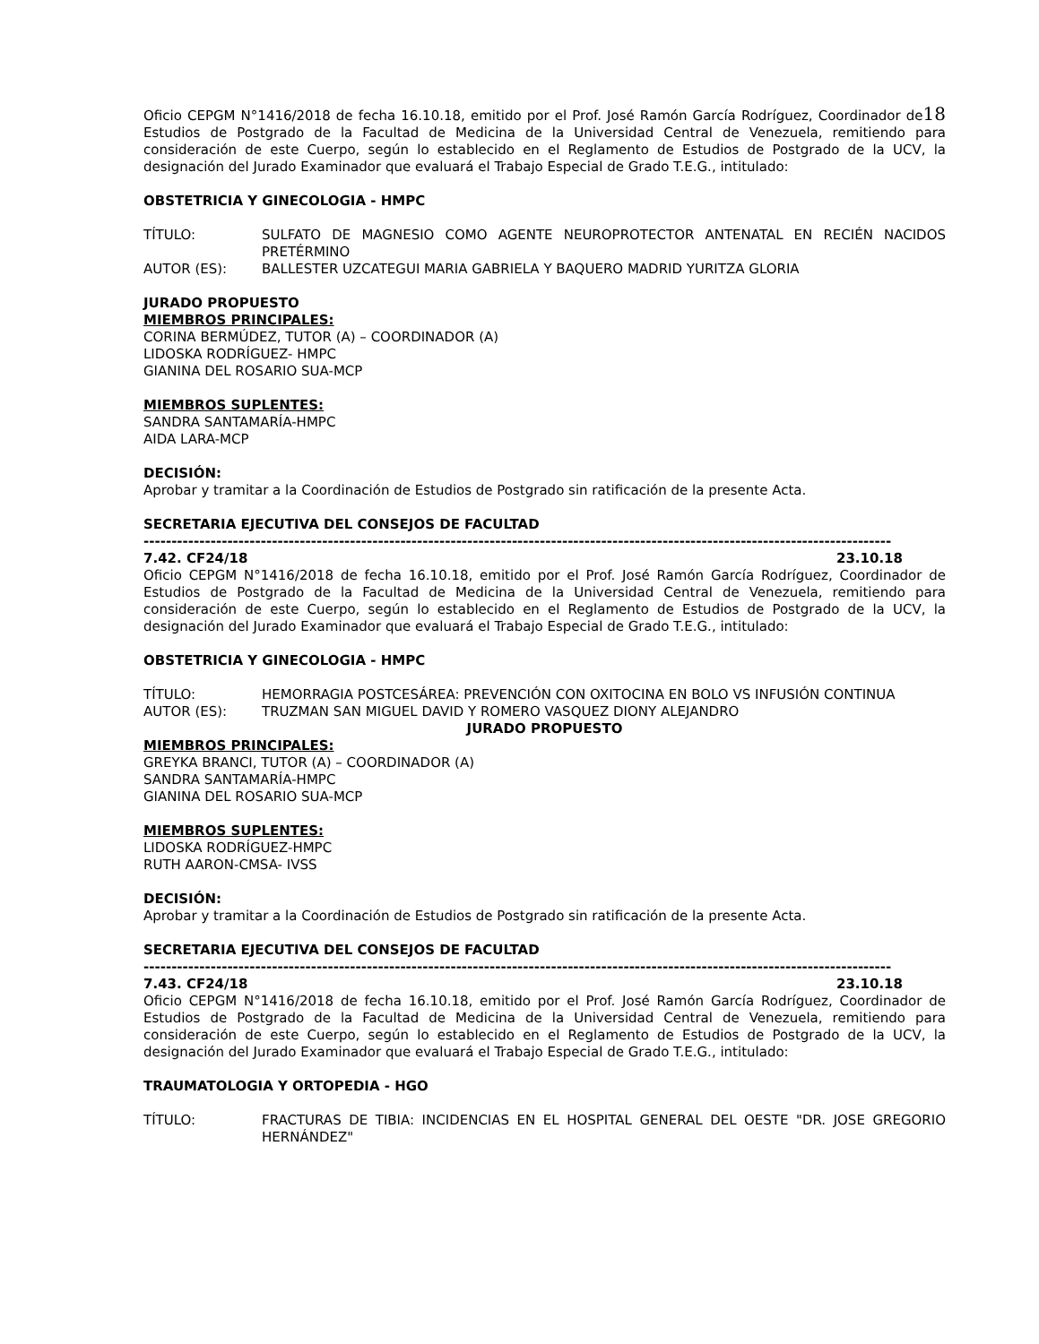Oficio CEPGM N°1416/2018 de fecha 16.10.18, emitido por el Prof. José Ramón García Rodríguez, Coordinador de18 Estudios de Postgrado de la Facultad de Medicina de la Universidad Central de Venezuela, remitiendo para consideración de este Cuerpo, según lo establecido en el Reglamento de Estudios de Postgrado de la UCV, la designación del Jurado Examinador que evaluará el Trabajo Especial de Grado T.E.G., intitulado:
OBSTETRICIA Y GINECOLOGIA - HMPC
TÍTULO: SULFATO DE MAGNESIO COMO AGENTE NEUROPROTECTOR ANTENATAL EN RECIÉN NACIDOS PRETÉRMINO
AUTOR (ES): BALLESTER UZCATEGUI MARIA GABRIELA Y BAQUERO MADRID YURITZA GLORIA
JURADO PROPUESTO
MIEMBROS PRINCIPALES:
CORINA BERMÚDEZ, TUTOR (A) – COORDINADOR (A)
LIDOSKA RODRÍGUEZ- HMPC
GIANINA DEL ROSARIO SUA-MCP
MIEMBROS SUPLENTES:
SANDRA SANTAMARÍA-HMPC
AIDA LARA-MCP
DECISIÓN:
Aprobar y tramitar a la Coordinación de Estudios de Postgrado sin ratificación de la presente Acta.
SECRETARIA EJECUTIVA DEL CONSEJOS DE FACULTAD
--------------------------------------------------------------------------------------------------------------------------------------
7.42. CF24/18 23.10.18
Oficio CEPGM N°1416/2018 de fecha 16.10.18, emitido por el Prof. José Ramón García Rodríguez, Coordinador de Estudios de Postgrado de la Facultad de Medicina de la Universidad Central de Venezuela, remitiendo para consideración de este Cuerpo, según lo establecido en el Reglamento de Estudios de Postgrado de la UCV, la designación del Jurado Examinador que evaluará el Trabajo Especial de Grado T.E.G., intitulado:
OBSTETRICIA Y GINECOLOGIA - HMPC
TÍTULO: HEMORRAGIA POSTCESÁREA: PREVENCIÓN CON OXITOCINA EN BOLO VS INFUSIÓN CONTINUA
AUTOR (ES): TRUZMAN SAN MIGUEL DAVID Y ROMERO VASQUEZ DIONY ALEJANDRO
JURADO PROPUESTO
MIEMBROS PRINCIPALES:
GREYKA BRANCI, TUTOR (A) – COORDINADOR (A)
SANDRA SANTAMARÍA-HMPC
GIANINA DEL ROSARIO SUA-MCP
MIEMBROS SUPLENTES:
LIDOSKA RODRÍGUEZ-HMPC
RUTH AARON-CMSA- IVSS
DECISIÓN:
Aprobar y tramitar a la Coordinación de Estudios de Postgrado sin ratificación de la presente Acta.
SECRETARIA EJECUTIVA DEL CONSEJOS DE FACULTAD
--------------------------------------------------------------------------------------------------------------------------------------
7.43. CF24/18 23.10.18
Oficio CEPGM N°1416/2018 de fecha 16.10.18, emitido por el Prof. José Ramón García Rodríguez, Coordinador de Estudios de Postgrado de la Facultad de Medicina de la Universidad Central de Venezuela, remitiendo para consideración de este Cuerpo, según lo establecido en el Reglamento de Estudios de Postgrado de la UCV, la designación del Jurado Examinador que evaluará el Trabajo Especial de Grado T.E.G., intitulado:
TRAUMATOLOGIA Y ORTOPEDIA - HGO
TÍTULO: FRACTURAS DE TIBIA: INCIDENCIAS EN EL HOSPITAL GENERAL DEL OESTE "DR. JOSE GREGORIO HERNÁNDEZ"